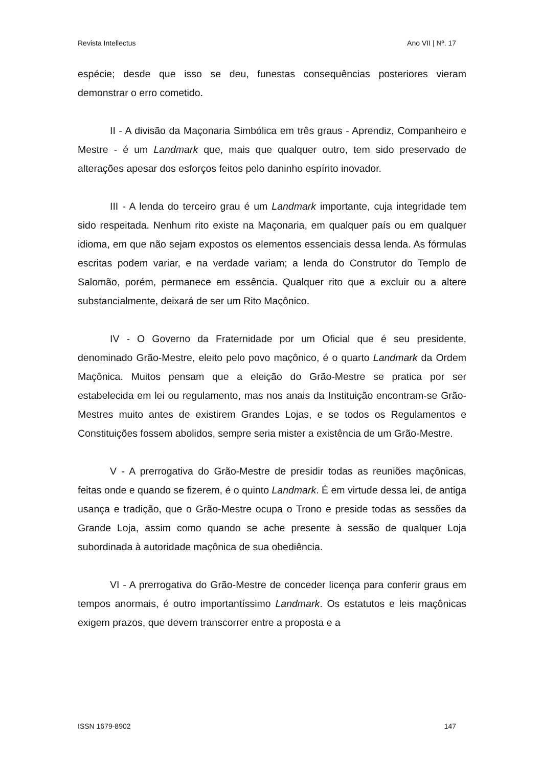Revista Intellectus Ano VII | Nº. 17
espécie; desde que isso se deu, funestas consequências posteriores vieram demonstrar o erro cometido.
II - A divisão da Maçonaria Simbólica em três graus - Aprendiz, Companheiro e Mestre - é um Landmark que, mais que qualquer outro, tem sido preservado de alterações apesar dos esforços feitos pelo daninho espírito inovador.
III - A lenda do terceiro grau é um Landmark importante, cuja integridade tem sido respeitada. Nenhum rito existe na Maçonaria, em qualquer país ou em qualquer idioma, em que não sejam expostos os elementos essenciais dessa lenda. As fórmulas escritas podem variar, e na verdade variam; a lenda do Construtor do Templo de Salomão, porém, permanece em essência. Qualquer rito que a excluir ou a altere substancialmente, deixará de ser um Rito Maçônico.
IV - O Governo da Fraternidade por um Oficial que é seu presidente, denominado Grão-Mestre, eleito pelo povo maçônico, é o quarto Landmark da Ordem Maçônica. Muitos pensam que a eleição do Grão-Mestre se pratica por ser estabelecida em lei ou regulamento, mas nos anais da Instituição encontram-se Grão-Mestres muito antes de existirem Grandes Lojas, e se todos os Regulamentos e Constituições fossem abolidos, sempre seria mister a existência de um Grão-Mestre.
V - A prerrogativa do Grão-Mestre de presidir todas as reuniões maçônicas, feitas onde e quando se fizerem, é o quinto Landmark. É em virtude dessa lei, de antiga usança e tradição, que o Grão-Mestre ocupa o Trono e preside todas as sessões da Grande Loja, assim como quando se ache presente à sessão de qualquer Loja subordinada à autoridade maçônica de sua obediência.
VI - A prerrogativa do Grão-Mestre de conceder licença para conferir graus em tempos anormais, é outro importantíssimo Landmark. Os estatutos e leis maçônicas exigem prazos, que devem transcorrer entre a proposta e a
ISSN 1679-8902 147